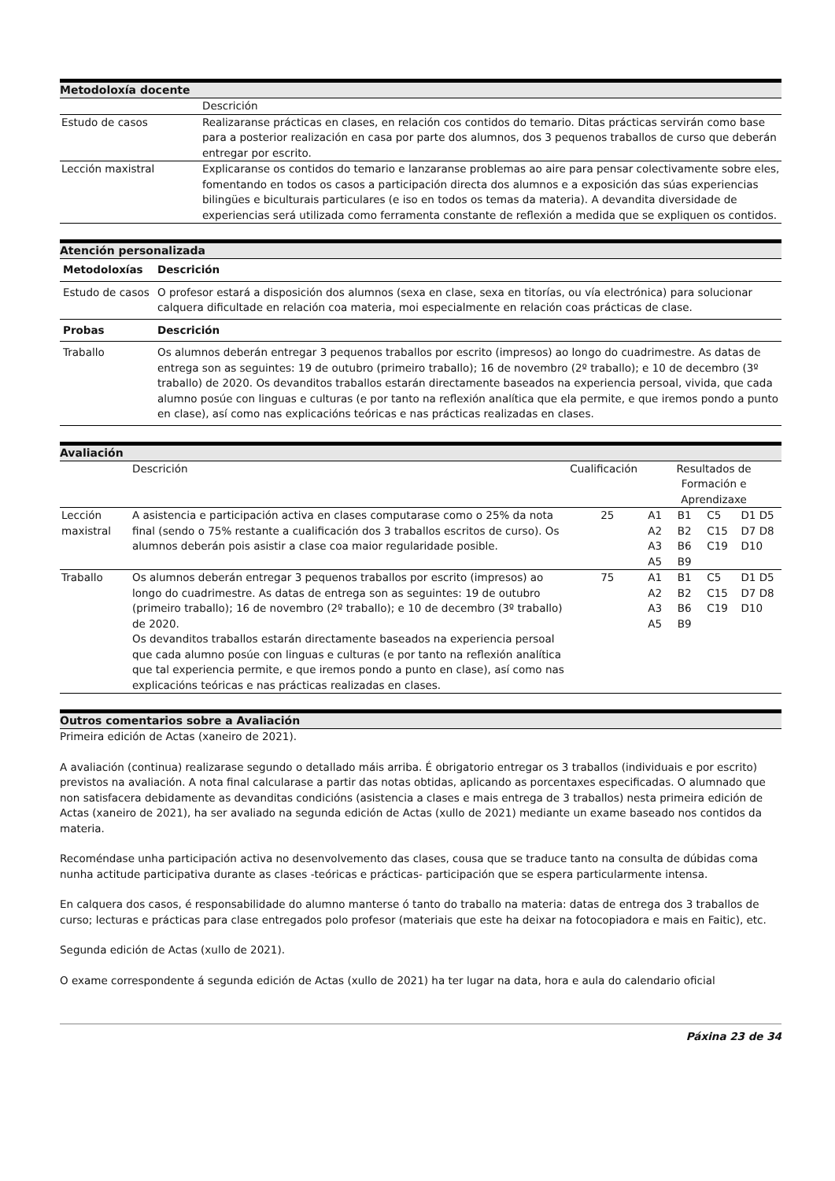Metodoloxía docente
| | Descrición |
| Estudo de casos | Realizaranse prácticas en clases, en relación cos contidos do temario. Ditas prácticas servirán como base para a posterior realización en casa por parte dos alumnos, dos 3 pequenos traballos de curso que deberán entregar por escrito. |
| Lección maxistral | Explicaranse os contidos do temario e lanzaranse problemas ao aire para pensar colectivamente sobre eles, fomentando en todos os casos a participación directa dos alumnos e a exposición das súas experiencias bilingües e biculturais particulares (e iso en todos os temas da materia). A devandita diversidade de experiencias será utilizada como ferramenta constante de reflexión a medida que se expliquen os contidos. |
Atención personalizada
| Metodoloxías | Descrición |
| --- | --- |
| Estudo de casos | O profesor estará a disposición dos alumnos (sexa en clase, sexa en titorías, ou vía electrónica) para solucionar calquera dificultade en relación coa materia, moi especialmente en relación coas prácticas de clase. |
| Probas | Descrición |
| Traballo | Os alumnos deberán entregar 3 pequenos traballos por escrito (impresos) ao longo do cuadrimestre. As datas de entrega son as seguintes: 19 de outubro (primeiro traballo); 16 de novembro (2º traballo); e 10 de decembro (3º traballo) de 2020. Os devanditos traballos estarán directamente baseados na experiencia persoal, vivida, que cada alumno posúe con linguas e culturas (e por tanto na reflexión analítica que ela permite, e que iremos pondo a punto en clase), así como nas explicacións teóricas e nas prácticas realizadas en clases. |
Avaliación
| | Descrición | Cualificación | Resultados de Formación e Aprendizaxe | | | |
| Lección maxistral | A asistencia e participación activa en clases computarase como o 25% da nota final (sendo o 75% restante a cualificación dos 3 traballos escritos de curso). Os alumnos deberán pois asistir a clase coa maior regularidade posible. | 25 | A1 A2 A3 A5 | B1 B2 B6 B9 | C5 C15 C19 | D1 D5 D7 D8 D10 |
| Traballo | Os alumnos deberán entregar 3 pequenos traballos por escrito (impresos) ao longo do cuadrimestre. As datas de entrega son as seguintes: 19 de outubro (primeiro traballo); 16 de novembro (2º traballo); e 10 de decembro (3º traballo) de 2020. Os devanditos traballos estarán directamente baseados na experiencia persoal que cada alumno posúe con linguas e culturas (e por tanto na reflexión analítica que tal experiencia permite, e que iremos pondo a punto en clase), así como nas explicacións teóricas e nas prácticas realizadas en clases. | 75 | A1 A2 A3 A5 | B1 B2 B6 B9 | C5 C15 C19 | D1 D5 D7 D8 D10 |
Outros comentarios sobre a Avaliación
Primeira edición de Actas (xaneiro de 2021).
A avaliación (continua) realizarase segundo o detallado máis arriba. É obrigatorio entregar os 3 traballos (individuais e por escrito) previstos na avaliación. A nota final calcularase a partir das notas obtidas, aplicando as porcentaxes especificadas. O alumnado que non satisfacera debidamente as devanditas condicións (asistencia a clases e mais entrega de 3 traballos) nesta primeira edición de Actas (xaneiro de 2021), ha ser avaliado na segunda edición de Actas (xullo de 2021) mediante un exame baseado nos contidos da materia.
Recoméndase unha participación activa no desenvolvemento das clases, cousa que se traduce tanto na consulta de dúbidas coma nunha actitude participativa durante as clases -teóricas e prácticas- participación que se espera particularmente intensa.
En calquera dos casos, é responsabilidade do alumno manterse ó tanto do traballo na materia: datas de entrega dos 3 traballos de curso; lecturas e prácticas para clase entregados polo profesor (materiais que este ha deixar na fotocopiadora e mais en Faitic), etc.
Segunda edición de Actas (xullo de 2021).
O exame correspondente á segunda edición de Actas (xullo de 2021) ha ter lugar na data, hora e aula do calendario oficial
Páxina 23 de 34